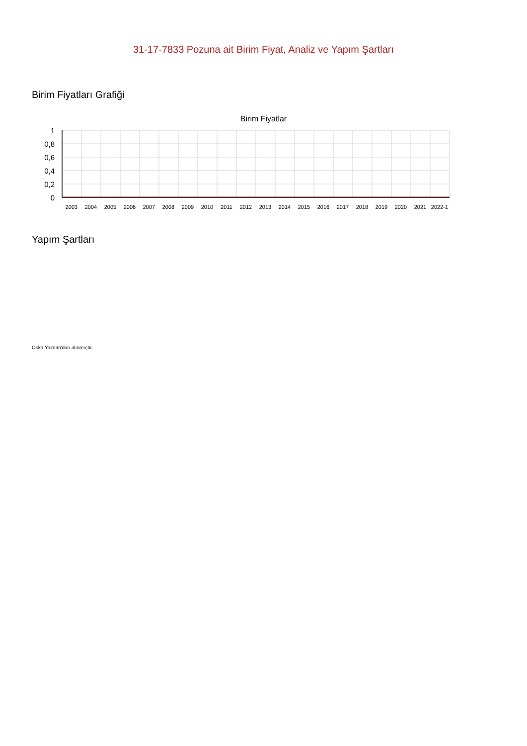31-17-7833 Pozuna ait Birim Fiyat, Analiz ve Yapım Şartları
Birim Fiyatları Grafiği
Birim Fiyatlar
1
0,8
0,6
0,4
0,2
0
2003
2004
2005
2006
2007
2008
2009
2010
2011
2012
2013
2014
2015
2016
2017
2018
2019
2020
2021
2022-1
Yapım Şartları
Oska Yazılım'dan alınmıştır.